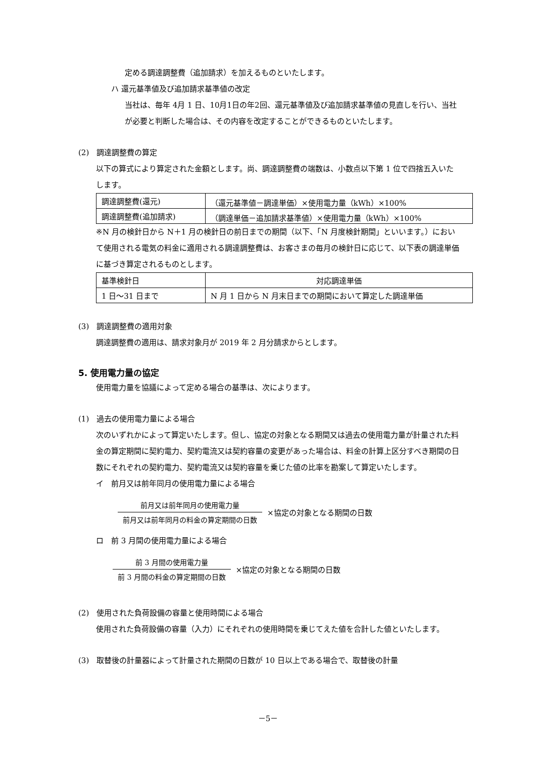定める調達調整費（追加請求）を加えるものといたします。
ハ 還元基準値及び追加請求基準値の改定
当社は、毎年 4月 1 日、10月1日の年2回、還元基準値及び追加請求基準値の見直しを行い、当社が必要と判断した場合は、その内容を改定することができるものといたします。
(2)　調達調整費の算定
以下の算式により算定された金額とします。尚、調達調整費の端数は、小数点以下第 1 位で四捨五入いたします。
| 調達調整費(還元) | （還元基準値－調達単価）×使用電力量（kWh）×100% |
| 調達調整費(追加請求) | （調達単価－追加請求基準値）×使用電力量（kWh）×100% |
※N 月の検針日から N＋1 月の検針日の前日までの期間（以下、「N 月度検針期間」といいます。）において使用される電気の料金に適用される調達調整費は、お客さまの毎月の検針日に応じて、以下表の調達単価に基づき算定されるものとします。
| 基準検針日 | 対応調達単価 |
| 1 日～31 日まで | N 月 1 日から N 月末日までの期間において算定した調達単価 |
(3)　調達調整費の適用対象
調達調整費の適用は、請求対象月が 2019 年 2 月分請求からとします。
5. 使用電力量の協定
使用電力量を協議によって定める場合の基準は、次によります。
(1)　過去の使用電力量による場合
次のいずれかによって算定いたします。但し、協定の対象となる期間又は過去の使用電力量が計量された料金の算定期間に契約電力、契約電流又は契約容量の変更があった場合は、料金の計算上区分すべき期間の日数にそれぞれの契約電力、契約電流又は契約容量を乗じた値の比率を勘案して算定いたします。
イ　前月又は前年同月の使用電力量による場合
前月又は前年同月の使用電力量
前月又は前年同月の料金の算定期間の日数
×協定の対象となる期間の日数
ロ　前 3 月間の使用電力量による場合
前 3 月間の使用電力量
前 3 月間の料金の算定期間の日数
×協定の対象となる期間の日数
(2)　使用された負荷設備の容量と使用時間による場合
使用された負荷設備の容量（入力）にそれぞれの使用時間を乗じてえた値を合計した値といたします。
(3)　取替後の計量器によって計量された期間の日数が 10 日以上である場合で、取替後の計量
－5－